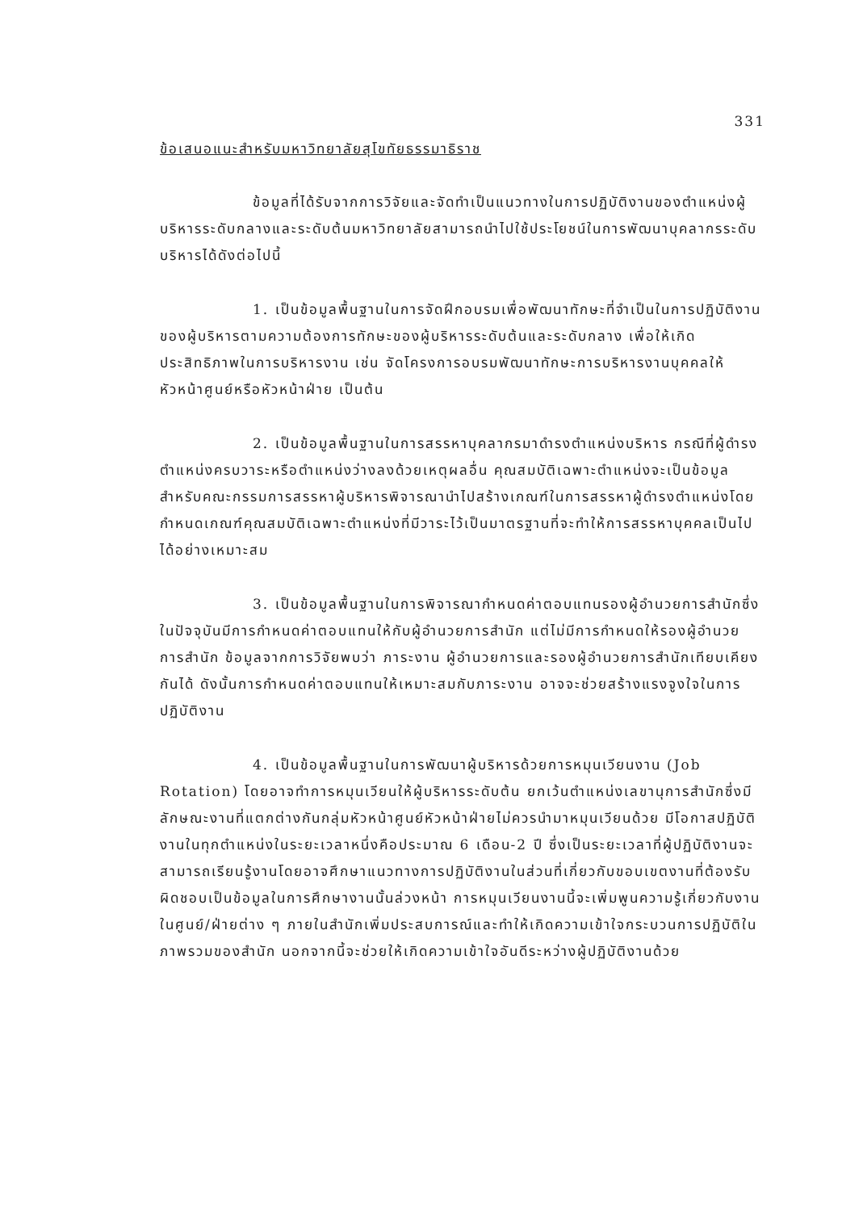331
ข้อเสนอแนะสำหรับมหาวิทยาลัยสุโขทัยธรรมาธิราช
ข้อมูลที่ได้รับจากการวิจัยและจัดทำเป็นแนวทางในการปฏิบัติงานของตำแหน่งผู้บริหารระดับกลางและระดับต้นมหาวิทยาลัยสามารถนำไปใช้ประโยชน์ในการพัฒนาบุคลากรระดับบริหารได้ดังต่อไปนี้
1. เป็นข้อมูลพื้นฐานในการจัดฝึกอบรมเพื่อพัฒนาทักษะที่จำเป็นในการปฏิบัติงานของผู้บริหารตามความต้องการทักษะของผู้บริหารระดับต้นและระดับกลาง เพื่อให้เกิดประสิทธิภาพในการบริหารงาน เช่น จัดโครงการอบรมพัฒนาทักษะการบริหารงานบุคคลให้หัวหน้าศูนย์หรือหัวหน้าฝ่าย เป็นต้น
2. เป็นข้อมูลพื้นฐานในการสรรหาบุคลากรมาดำรงตำแหน่งบริหาร กรณีที่ผู้ดำรงตำแหน่งครบวาระหรือตำแหน่งว่างลงด้วยเหตุผลอื่น คุณสมบัติเฉพาะตำแหน่งจะเป็นข้อมูลสำหรับคณะกรรมการสรรหาผู้บริหารพิจารณานำไปสร้างเกณฑ์ในการสรรหาผู้ดำรงตำแหน่งโดยกำหนดเกณฑ์คุณสมบัติเฉพาะตำแหน่งที่มีวาระไว้เป็นมาตรฐานที่จะทำให้การสรรหาบุคคลเป็นไปได้อย่างเหมาะสม
3. เป็นข้อมูลพื้นฐานในการพิจารณากำหนดค่าตอบแทนรองผู้อำนวยการสำนักซึ่งในปัจจุบันมีการกำหนดค่าตอบแทนให้กับผู้อำนวยการสำนัก แต่ไม่มีการกำหนดให้รองผู้อำนวยการสำนัก ข้อมูลจากการวิจัยพบว่า ภาระงาน ผู้อำนวยการและรองผู้อำนวยการสำนักเทียบเคียงกันได้ ดังนั้นการกำหนดค่าตอบแทนให้เหมาะสมกับภาระงาน อาจจะช่วยสร้างแรงจูงใจในการปฏิบัติงาน
4. เป็นข้อมูลพื้นฐานในการพัฒนาผู้บริหารด้วยการหมุนเวียนงาน (Job Rotation) โดยอาจทำการหมุนเวียนให้ผู้บริหารระดับต้น ยกเว้นตำแหน่งเลขานุการสำนักซึ่งมีลักษณะงานที่แตกต่างกันกลุ่มหัวหน้าศูนย์หัวหน้าฝ่ายไม่ควรนำมาหมุนเวียนด้วย มีโอกาสปฏิบัติงานในทุกตำแหน่งในระยะเวลาหนึ่งคือประมาณ 6 เดือน-2 ปี ซึ่งเป็นระยะเวลาที่ผู้ปฏิบัติงานจะสามารถเรียนรู้งานโดยอาจศึกษาแนวทางการปฏิบัติงานในส่วนที่เกี่ยวกับขอบเขตงานที่ต้องรับผิดชอบเป็นข้อมูลในการศึกษางานนั้นล่วงหน้า การหมุนเวียนงานนี้จะเพิ่มพูนความรู้เกี่ยวกับงานในศูนย์/ฝ่ายต่าง ๆ ภายในสำนักเพิ่มประสบการณ์และทำให้เกิดความเข้าใจกระบวนการปฏิบัติในภาพรวมของสำนัก นอกจากนี้จะช่วยให้เกิดความเข้าใจอันดีระหว่างผู้ปฏิบัติงานด้วย